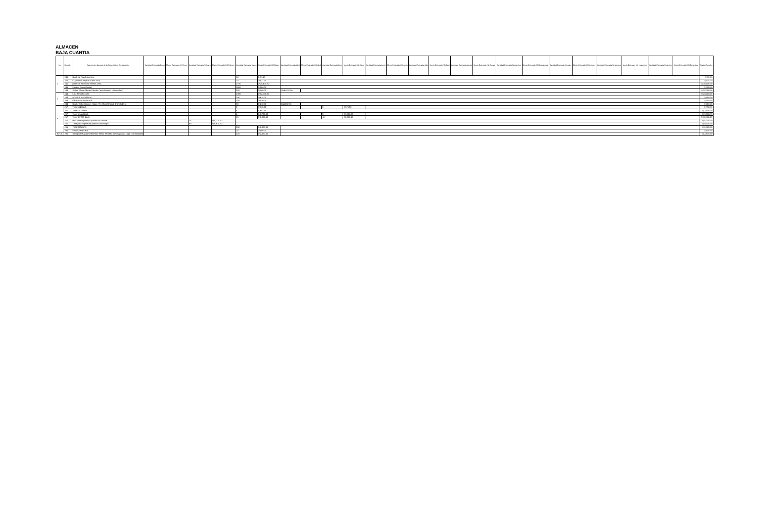ALMACEN
BAJA CUANTIA
| No | Renglón | Descripción General de la Adquisición o Contratación | Cantidad Estimada Enero | Monto Estimado (Q) Enero | Cantidad Estimada Febrero | Monto Estimado (Q) Febrero | Cantidad Estimada Marzo | Monto Estimado (Q) Marzo | Cantidad Estimada Abril | Monto Estimado (Q) Abril | Cantidad Estimada Mayo | Monto Estimado (Q) Mayo | Cantidad Estimada Junio | Monto Estimado (Q) Junio | Cantidad Estimada Julio | Monto Estimado (Q) Julio | Cantidad Estimada Agosto | Monto Estimado (Q) Agosto | Cantidad Estimada Septiembre | Monto Estimado (Q) Septiembre | Cantidad Estimada Octubre | Monto Estimado (Q) Octubre | Cantidad Estimada Noviembre | Monto Estimado (Q) Noviembre | Cantidad Estimada Diciembre | Monto Estimado (Q) Diciembre | Totales Renglón |
| --- | --- | --- | --- | --- | --- | --- | --- | --- | --- | --- | --- | --- | --- | --- | --- | --- | --- | --- | --- | --- | --- | --- | --- | --- | --- | --- | --- |
| 1 | 241 | Block de Papel Arco Iris | | | | | 10 | Q 91.10 | | | | | | | | | | | | | | | | | | | Q 91.10 |
| | 241 | Cuadernos espiral cuarta clara | | | | | 70 | Q 427.70 | | | | | | | | | | | | | | | | | | | Q 427.70 |
| | 241 | papel de escritorio resmas carta | | | | | 1100 | Q 24,400.00 | | | | | | | | | | | | | | | | | | | Q 24,400.00 |
| | 243 | Folders Carta Unidad | | | | | 2500 | Q 900.00 | | | | | | | | | | | | | | | | | | | Q 900.00 |
| | 243 | Sobre, Clase: Manila; Media Carta Unidad, 1 Unidad(es) | | | | | 300 | Q 200.00 | Q146,237.00 | | | | | | | | | | | | | | | | | | Q 12,000.00 |
| 2 | 244 | Lotz Tamaño carta | | | | | 1000 | Q 12,000.00 | | | | | | | | | | | | | | | | | | | Q 23,424.00 |
| | 244 | POST IT MEDIANOS | | | | | 200 | Q 614.00 | | | | | | | | | | | | | | | | | | | Q 614.00 |
| | 244 | GRAPAS ESTANDAR | | | | | 100 | Q 520.00 | | | | | | | | | | | | | | | | | | | Q 520.00 |
| | 244 | Block, Color: Blanco; Hojas: 70; Oficio Unidad, 1 Unidad(es) | | | | | 30 | Q 210.00 | Q44,202.15 | | | | | | | | | | | | | | | | | | Q 210.00 |
| 3 | 267 | Tinta 664 Black | | | | | 5 | Q 376.55 | | | 5 | Q376.55 | | | | | | | | | | | | | | | Q 753.10 |
| | 267 | Toner 201 Black | | | | | 4 | 1,900.00 | | | | | | | | | | | | | | | | | | | Q 1,900.00 |
| | 267 | Toner 414A Black | | | | | 5 | Q 3,730.00 | | | 5 | Q3,730.00 | | | | | | | | | | | | | | | Q 9,590.70 |
| | 267 | Toner CF230 Black | | | | | 10 | Q 5,003.10 | | | 10 | Q5,003.10 | | | | | | | | | | | | | | | Q 10,006.20 |
| | 267 | tinta para impresora portatil de colores | | | 25 | Q 4,000.00 | | | | | | | | | | | | | | | | | | | | | Q 4,000.00 |
| | 267 | Tinta para impresora portatil color negro | | | 40 | Q 8,400.00 | | | | | | | | | | | | | | | | | | | | | Q 8,400.00 |
| | 291 | TAPE MAGICO | | | | | 200 | Q 2,820.00 | | | | | | | | | | | | | | | | | | | Q 2,820.00 |
| | 291 | ENGRAPADORA | | | | | 20 | Q 400.00 | | | | | | | | | | | | | | | | | | | Q 400.00 |
| TOTAL | 291 | Sacapuntas, papel, Material: Metal; Tamaño: 1/2 pulgadas; Caja 12 Unidad(es) | | | | | 125 | Q 2,670.00 | | | | | | | | | | | | | | | | | | | Q 2,670.00 |